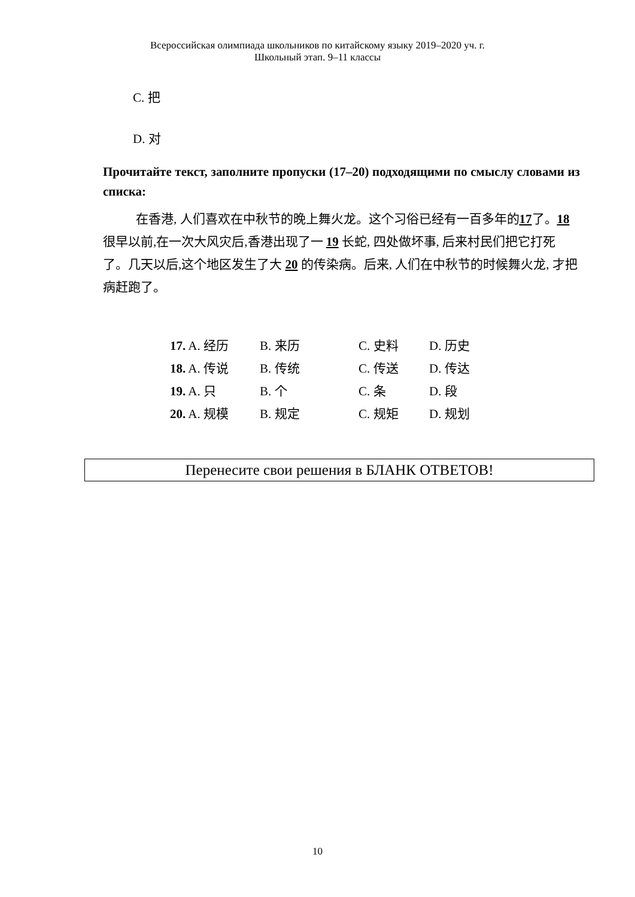Всероссийская олимпиада школьников по китайскому языку 2019–2020 уч. г.
Школьный этап. 9–11 классы
C. 把
D. 对
Прочитайте текст, заполните пропуски (17–20) подходящими по смыслу словами из списка:
在香港, 人们喜欢在中秋节的晚上舞火龙。这个习俗已经有一百多年的17了。18 很早以前,在一次大风灾后,香港出现了一 19 长蛇, 四处做坏事, 后来村民们把它打死了。几天以后,这个地区发生了大 20 的传染病。后来, 人们在中秋节的时候舞火龙, 才把病赶跑了。
| 17. A. 经历 | B. 来历 | C. 史料 | D. 历史 |
| 18. A. 传说 | B. 传统 | C. 传送 | D. 传达 |
| 19. A. 只 | B. 个 | C. 条 | D. 段 |
| 20. A. 规模 | B. 规定 | C. 规矩 | D. 规划 |
Перенесите свои решения в БЛАНК ОТВЕТОВ!
10